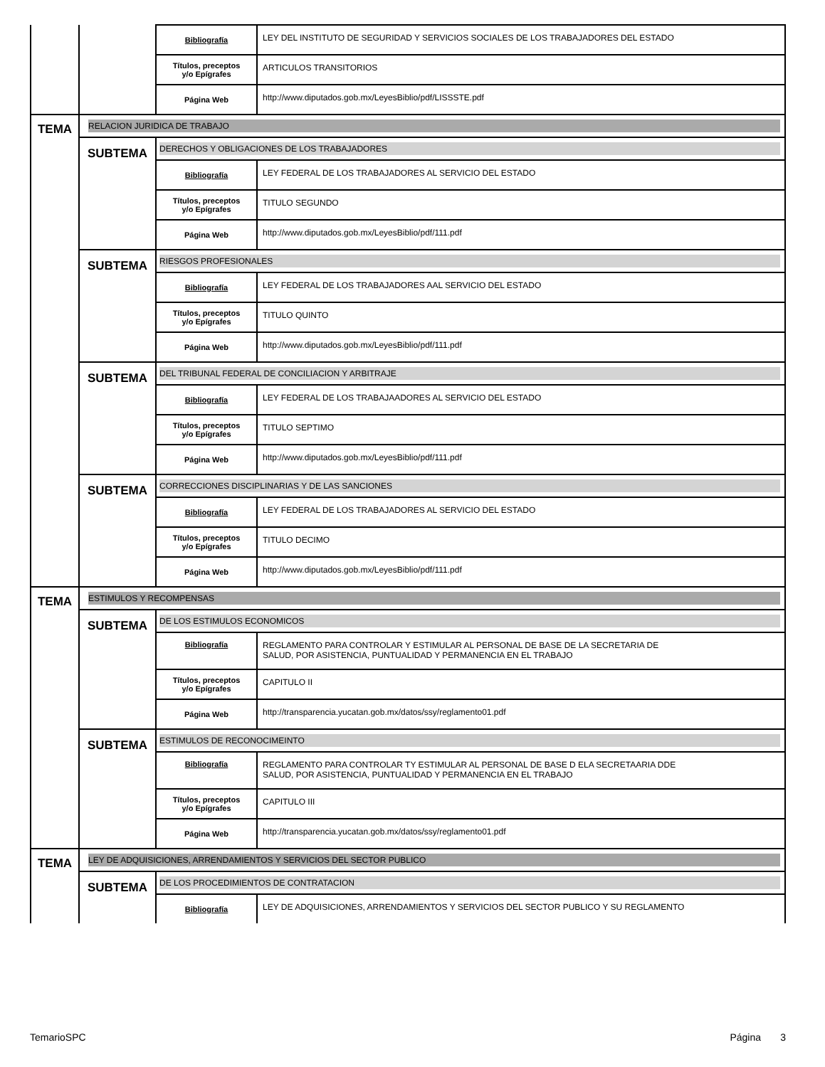| | | Bibliografía | LEY DEL INSTITUTO DE SEGURIDAD Y SERVICIOS SOCIALES DE LOS TRABAJADORES DEL ESTADO |
| | | Títulos, preceptos y/o Epígrafes | ARTICULOS TRANSITORIOS |
| | | Página Web | http://www.diputados.gob.mx/LeyesBiblio/pdf/LISSSTE.pdf |
| TEMA | RELACION JURIDICA DE TRABAJO | | |
| | SUBTEMA | DERECHOS Y OBLIGACIONES DE LOS TRABAJADORES | |
| | | Bibliografía | LEY FEDERAL DE LOS TRABAJADORES AL SERVICIO DEL ESTADO |
| | | Títulos, preceptos y/o Epígrafes | TITULO SEGUNDO |
| | | Página Web | http://www.diputados.gob.mx/LeyesBiblio/pdf/111.pdf |
| | SUBTEMA | RIESGOS PROFESIONALES | |
| | | Bibliografía | LEY FEDERAL DE LOS TRABAJADORES AAL SERVICIO DEL ESTADO |
| | | Títulos, preceptos y/o Epígrafes | TITULO QUINTO |
| | | Página Web | http://www.diputados.gob.mx/LeyesBiblio/pdf/111.pdf |
| | SUBTEMA | DEL TRIBUNAL FEDERAL DE CONCILIACION Y ARBITRAJE | |
| | | Bibliografía | LEY FEDERAL DE LOS TRABAJAADORES AL SERVICIO DEL ESTADO |
| | | Títulos, preceptos y/o Epígrafes | TITULO SEPTIMO |
| | | Página Web | http://www.diputados.gob.mx/LeyesBiblio/pdf/111.pdf |
| | SUBTEMA | CORRECCIONES DISCIPLINARIAS Y DE LAS SANCIONES | |
| | | Bibliografía | LEY FEDERAL DE LOS TRABAJADORES AL SERVICIO DEL ESTADO |
| | | Títulos, preceptos y/o Epígrafes | TITULO DECIMO |
| | | Página Web | http://www.diputados.gob.mx/LeyesBiblio/pdf/111.pdf |
| TEMA | ESTIMULOS Y RECOMPENSAS | | |
| | SUBTEMA | DE LOS ESTIMULOS ECONOMICOS | |
| | | Bibliografía | REGLAMENTO PARA CONTROLAR Y ESTIMULAR AL PERSONAL DE BASE DE LA SECRETARIA DE SALUD, POR ASISTENCIA, PUNTUALIDAD Y PERMANENCIA EN EL TRABAJO |
| | | Títulos, preceptos y/o Epígrafes | CAPITULO II |
| | | Página Web | http://transparencia.yucatan.gob.mx/datos/ssy/reglamento01.pdf |
| | SUBTEMA | ESTIMULOS DE RECONOCIMEINTO | |
| | | Bibliografía | REGLAMENTO PARA CONTROLAR TY ESTIMULAR AL PERSONAL DE BASE D ELA SECRETAARIA DDE SALUD, POR ASISTENCIA, PUNTUALIDAD Y PERMANENCIA EN EL TRABAJO |
| | | Títulos, preceptos y/o Epígrafes | CAPITULO III |
| | | Página Web | http://transparencia.yucatan.gob.mx/datos/ssy/reglamento01.pdf |
| TEMA | LEY DE ADQUISICIONES, ARRENDAMIENTOS Y SERVICIOS DEL SECTOR PUBLICO | | |
| | SUBTEMA | DE LOS PROCEDIMIENTOS DE CONTRATACION | |
| | | Bibliografía | LEY DE ADQUISICIONES, ARRENDAMIENTOS Y SERVICIOS DEL SECTOR PUBLICO Y SU REGLAMENTO |
TemarioSPC Página 3